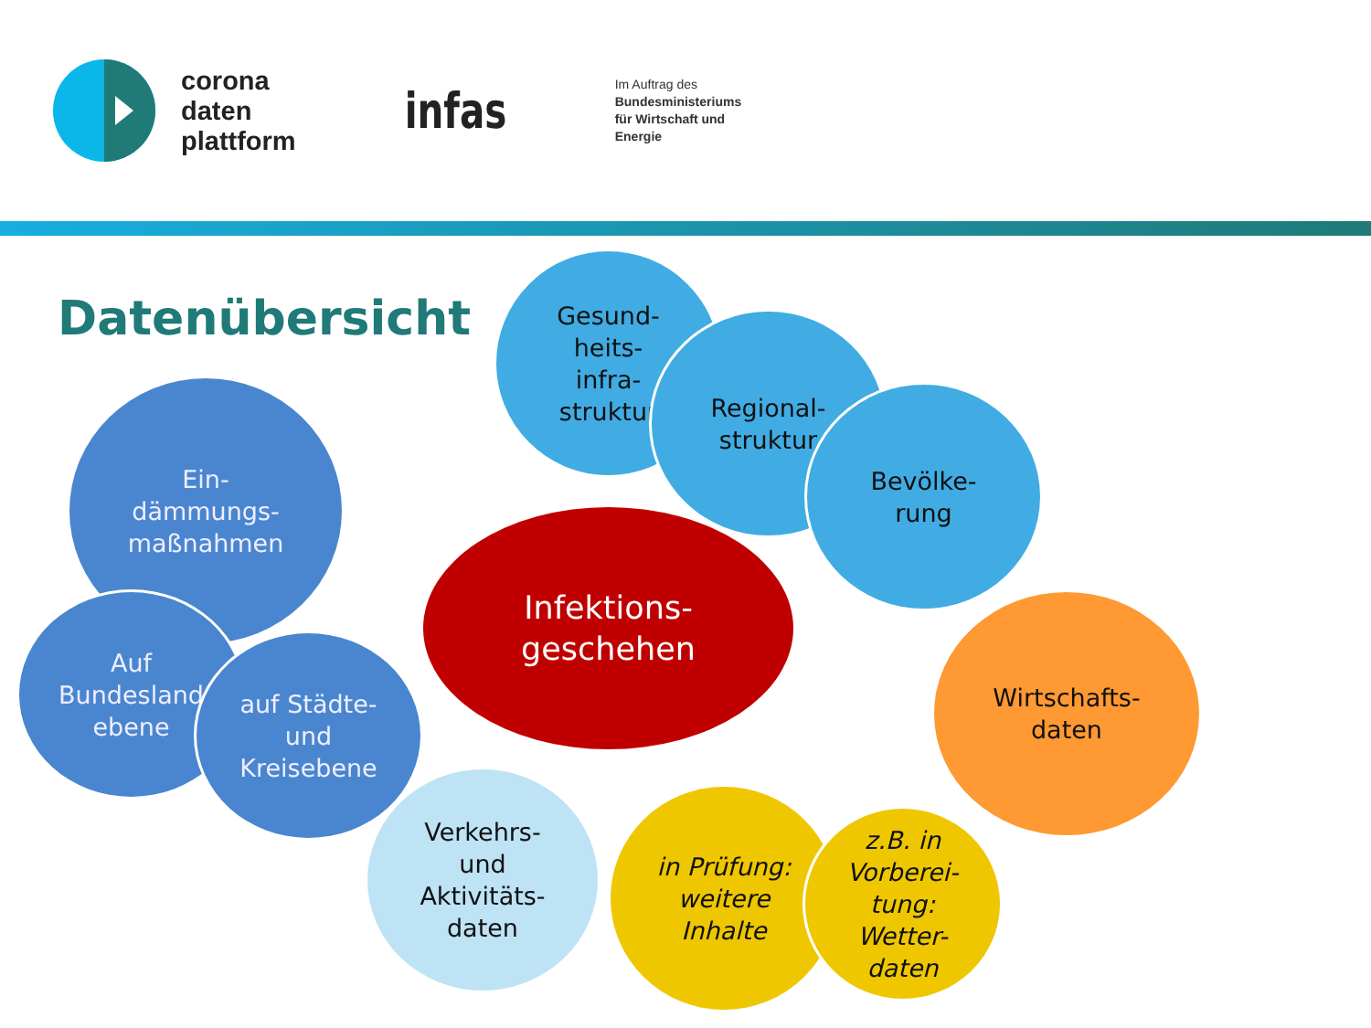corona
daten
plattform
infas
Im Auftrag des
Bundesministeriums
für Wirtschaft und
Energie
Datenübersicht
Gesund-
heits-
infra-
struktur
Regional-
struktur
Bevölke-
rung
Ein-
dämmungs-
maßnahmen
Auf
Bundesland
ebene
auf Städte-
und
Kreisebene
Infektions-
geschehen
Wirtschafts-
daten
Verkehrs-
und
Aktivitäts-
daten
in Prüfung:
weitere
Inhalte
z.B. in
Vorberei-
tung:
Wetter-
daten